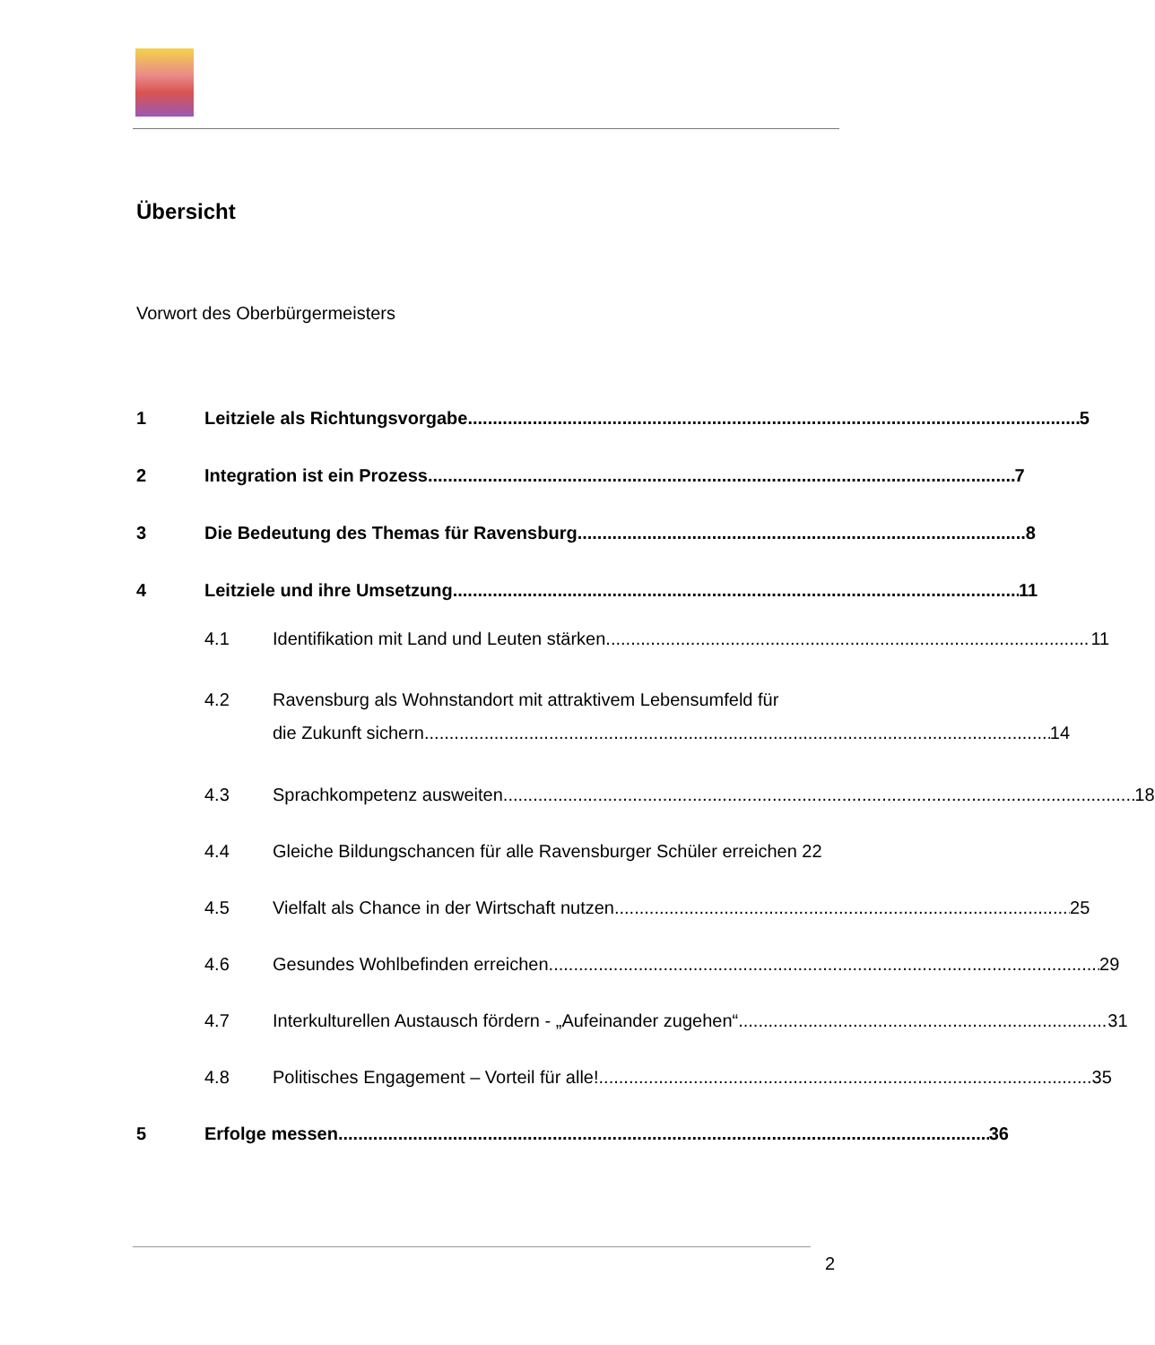Übersicht
Vorwort des Oberbürgermeisters
1 Leitziele als Richtungsvorgabe 5
2 Integration ist ein Prozess 7
3 Die Bedeutung des Themas für Ravensburg 8
4 Leitziele und ihre Umsetzung 11
4.1 Identifikation mit Land und Leuten stärken 11
4.2 Ravensburg als Wohnstandort mit attraktivem Lebensumfeld für
die Zukunft sichern 14
4.3 Sprachkompetenz ausweiten 18
4.4 Gleiche Bildungschancen für alle Ravensburger Schüler erreichen 22
4.5 Vielfalt als Chance in der Wirtschaft nutzen 25
4.6 Gesundes Wohlbefinden erreichen 29
4.7 Interkulturellen Austausch fördern - „Aufeinander zugehen“ 31
4.8 Politisches Engagement – Vorteil für alle! 35
5 Erfolge messen 36
2